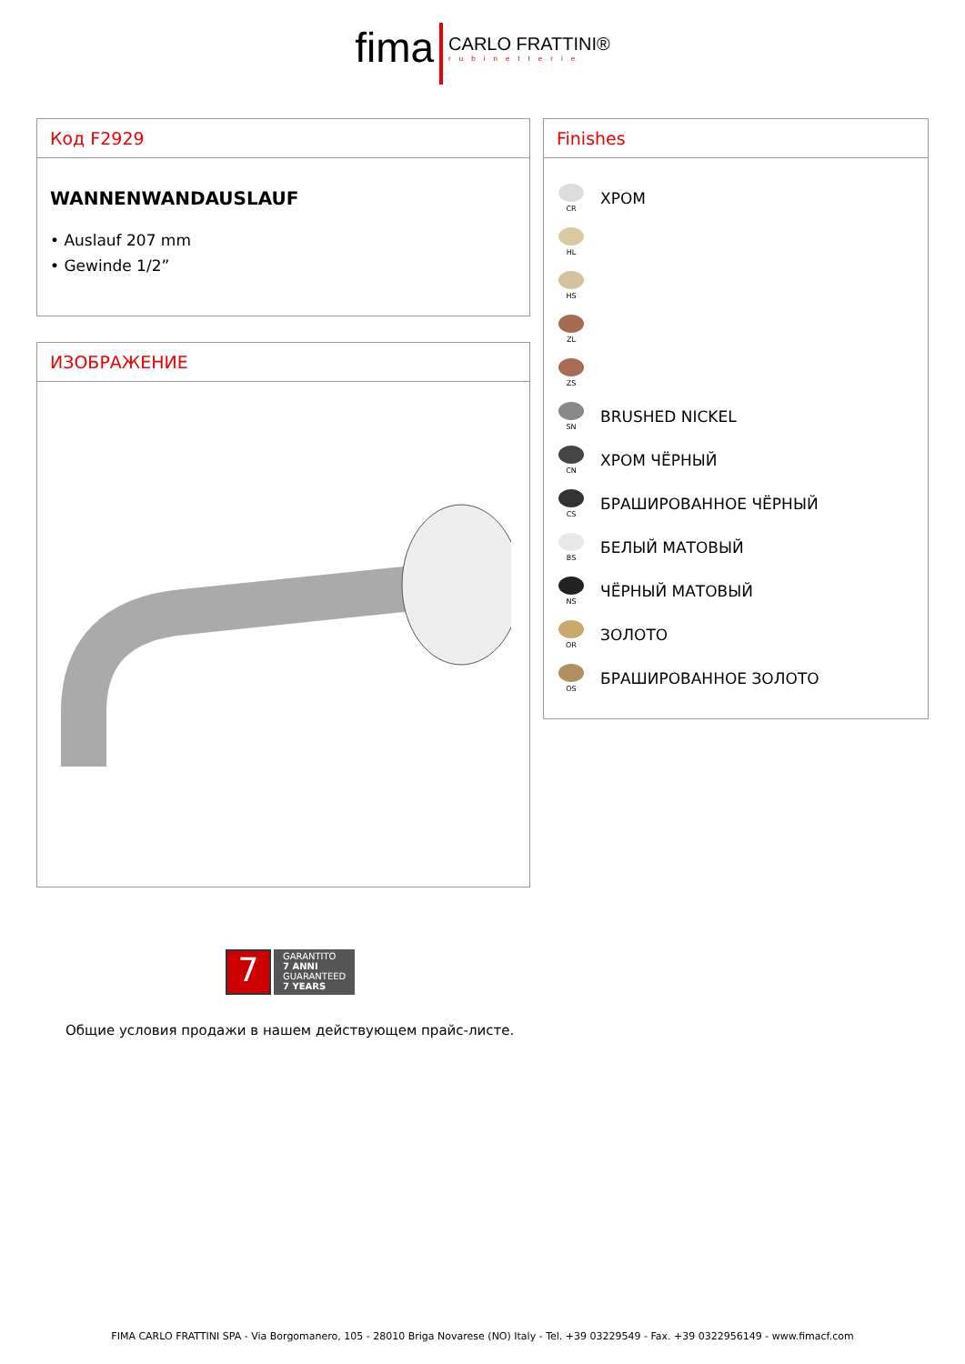fima CARLO FRATTINI® rubinetterie
Код F2929
WANNENWANDAUSLAUF
• Auslauf 207 mm
• Gewinde 1/2”
ИЗОБРАЖЕНИЕ
Finishes
CR
ХРОМ
HL
HS
ZL
ZS
SN
BRUSHED NICKEL
CN
ХРОМ ЧЁРНЫЙ
CS
БРАШИРОВАННОЕ ЧЁРНЫЙ
BS
БЕЛЫЙ МАТОВЫЙ
NS
ЧЁРНЫЙ МАТОВЫЙ
OR
ЗОЛОТО
OS
БРАШИРОВАННОЕ ЗОЛОТО
7
GARANTITO
7 ANNI
GUARANTEED
7 YEARS
Общие условия продажи в нашем действующем прайс-листе.
FIMA CARLO FRATTINI SPA - Via Borgomanero, 105 - 28010 Briga Novarese (NO) Italy - Tel. +39 03229549 - Fax. +39 0322956149 - www.fimacf.com